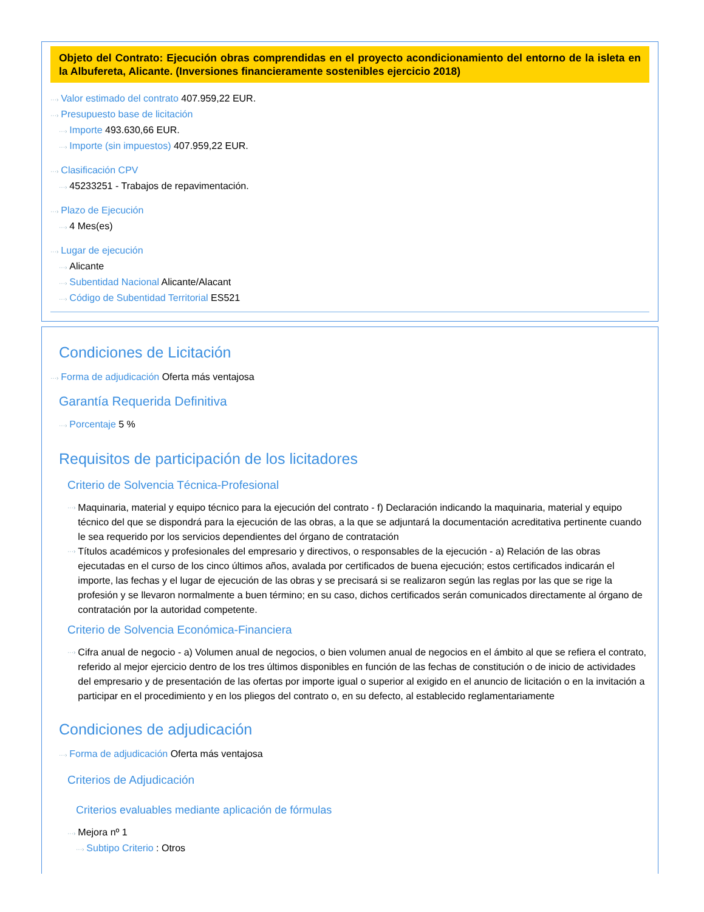Objeto del Contrato: Ejecución obras comprendidas en el proyecto acondicionamiento del entorno de la isleta en la Albufereta, Alicante. (Inversiones financieramente sostenibles ejercicio 2018)
···› Valor estimado del contrato 407.959,22 EUR.
···› Presupuesto base de licitación
···› Importe 493.630,66 EUR.
···› Importe (sin impuestos) 407.959,22 EUR.
···› Clasificación CPV
···› 45233251 - Trabajos de repavimentación.
···› Plazo de Ejecución
···› 4 Mes(es)
···› Lugar de ejecución
···› Alicante
···› Subentidad Nacional Alicante/Alacant
···› Código de Subentidad Territorial ES521
Condiciones de Licitación
···› Forma de adjudicación Oferta más ventajosa
Garantía Requerida Definitiva
···› Porcentaje 5 %
Requisitos de participación de los licitadores
Criterio de Solvencia Técnica-Profesional
···› Maquinaria, material y equipo técnico para la ejecución del contrato - f) Declaración indicando la maquinaria, material y equipo técnico del que se dispondrá para la ejecución de las obras, a la que se adjuntará la documentación acreditativa pertinente cuando le sea requerido por los servicios dependientes del órgano de contratación
···› Títulos académicos y profesionales del empresario y directivos, o responsables de la ejecución - a) Relación de las obras ejecutadas en el curso de los cinco últimos años, avalada por certificados de buena ejecución; estos certificados indicarán el importe, las fechas y el lugar de ejecución de las obras y se precisará si se realizaron según las reglas por las que se rige la profesión y se llevaron normalmente a buen término; en su caso, dichos certificados serán comunicados directamente al órgano de contratación por la autoridad competente.
Criterio de Solvencia Económica-Financiera
···› Cifra anual de negocio - a) Volumen anual de negocios, o bien volumen anual de negocios en el ámbito al que se refiera el contrato, referido al mejor ejercicio dentro de los tres últimos disponibles en función de las fechas de constitución o de inicio de actividades del empresario y de presentación de las ofertas por importe igual o superior al exigido en el anuncio de licitación o en la invitación a participar en el procedimiento y en los pliegos del contrato o, en su defecto, al establecido reglamentariamente
Condiciones de adjudicación
···› Forma de adjudicación Oferta más ventajosa
Criterios de Adjudicación
Criterios evaluables mediante aplicación de fórmulas
···› Mejora nº 1
···› Subtipo Criterio : Otros